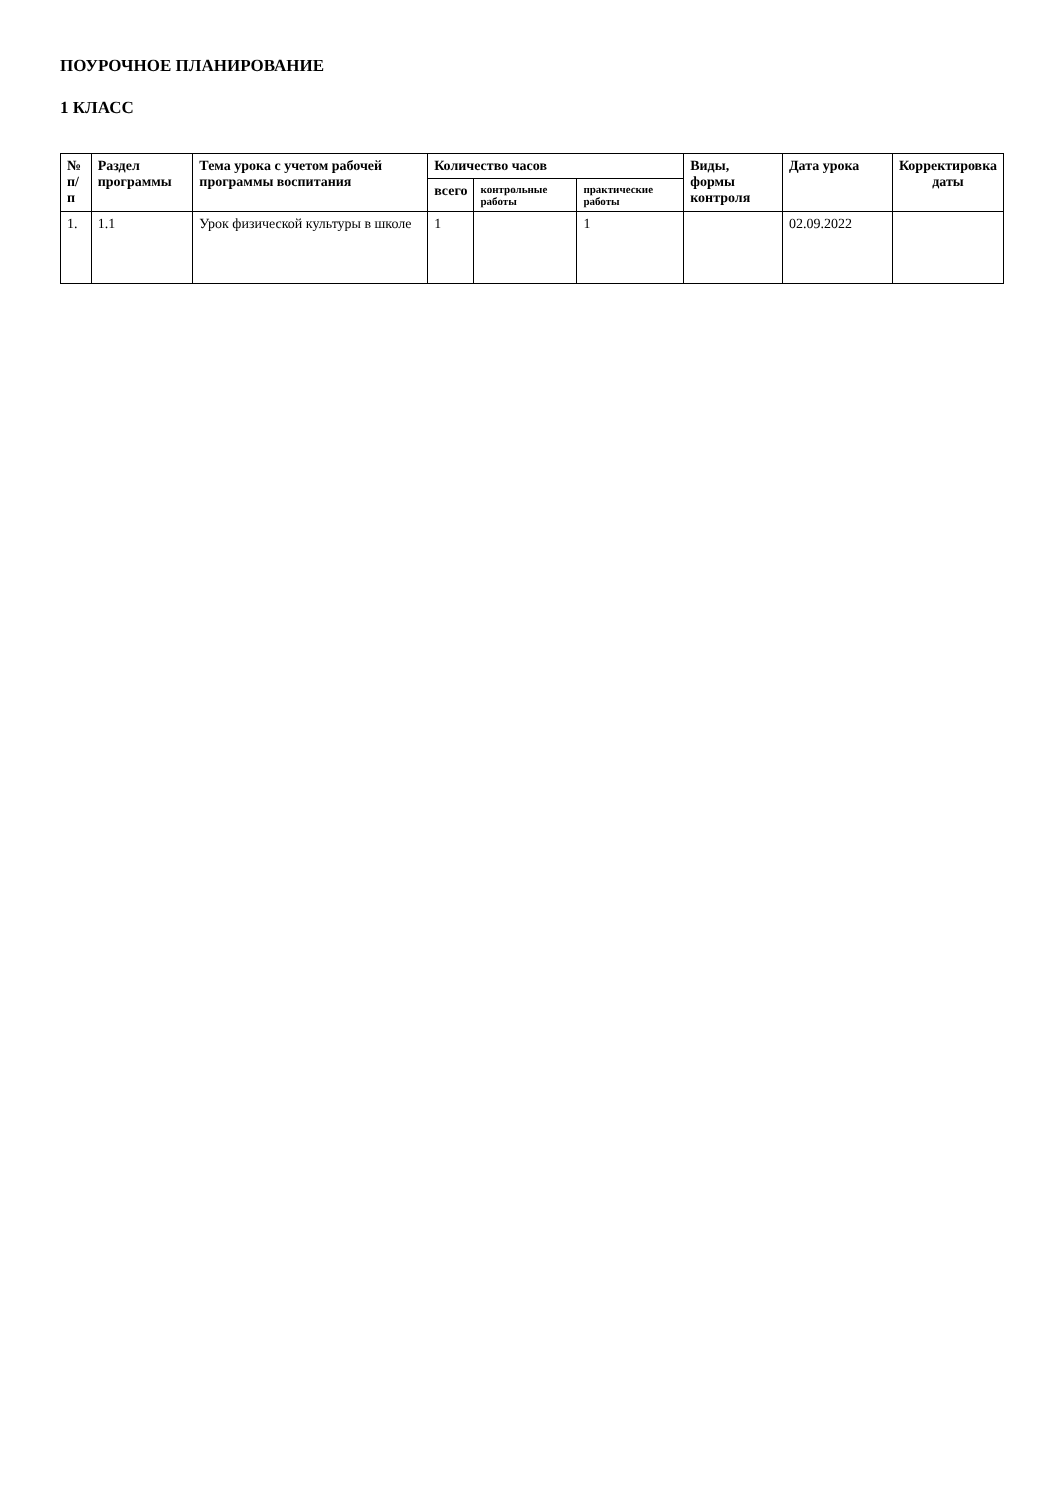ПОУРОЧНОЕ ПЛАНИРОВАНИЕ
1 КЛАСС
| № п/п | Раздел программы | Тема урока с учетом рабочей программы воспитания | Количество часов | | | Виды, формы контроля | Дата урока | Корректировка даты |
| --- | --- | --- | --- | --- | --- | --- | --- | --- |
| | | | всего | контрольные работы | практические работы | | | |
| 1. | 1.1 | Урок физической культуры в школе | 1 | | 1 | | 02.09.2022 | |